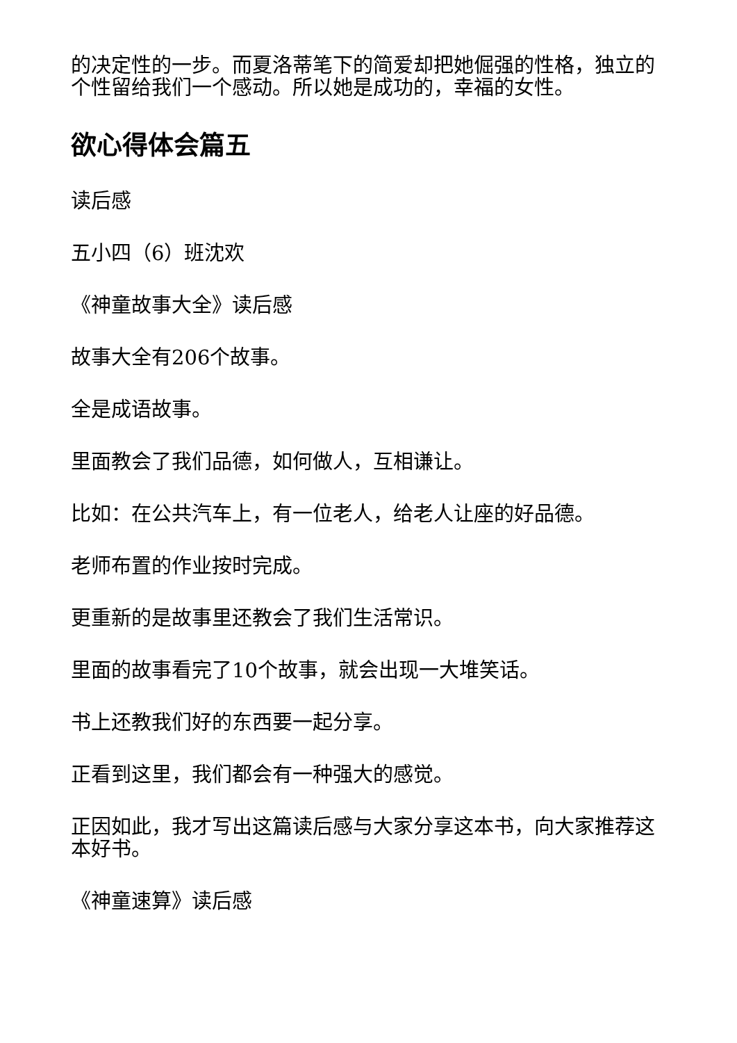的决定性的一步。而夏洛蒂笔下的简爱却把她倔强的性格，独立的个性留给我们一个感动。所以她是成功的，幸福的女性。
欲心得体会篇五
读后感
五小四（6）班沈欢
《神童故事大全》读后感
故事大全有206个故事。
全是成语故事。
里面教会了我们品德，如何做人，互相谦让。
比如：在公共汽车上，有一位老人，给老人让座的好品德。
老师布置的作业按时完成。
更重新的是故事里还教会了我们生活常识。
里面的故事看完了10个故事，就会出现一大堆笑话。
书上还教我们好的东西要一起分享。
正看到这里，我们都会有一种强大的感觉。
正因如此，我才写出这篇读后感与大家分享这本书，向大家推荐这本好书。
《神童速算》读后感